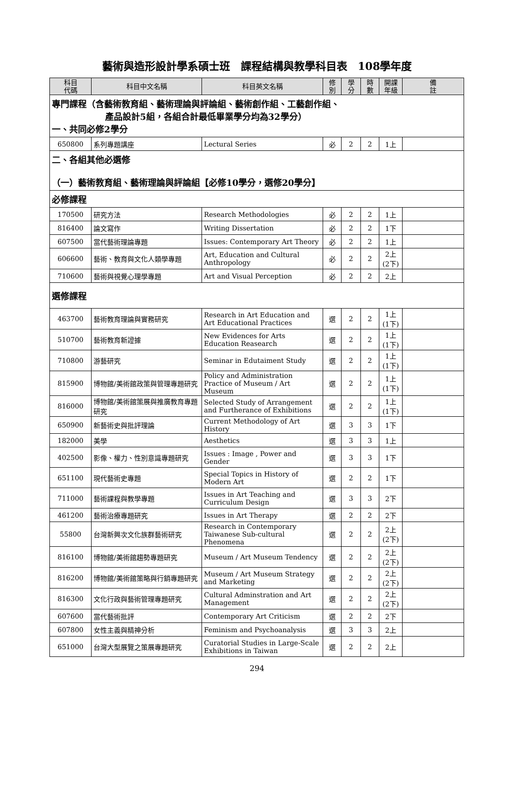藝術與造形設計學系碩士班　課程結構與教學科目表　108學年度
| 科目 代碼 | 科目中文名稱 | 科目英文名稱 | 修 別 | 學 分 | 時 數 | 開課 年級 | 備 註 |
| --- | --- | --- | --- | --- | --- | --- | --- |
| 專門課程（含藝術教育組、藝術理論與評論組、藝術創作組、工藝創作組、 產品設計5組，各組合計最低畢業學分均為32學分） 一、共同必修2學分 | | | | | | | |
| 650800 | 系列專題講座 | Lectural Series | 必 | 2 | 2 | 1上 | |
| 二、各組其他必選修 （一）藝術教育組、藝術理論與評論組【必修10學分，選修20學分】 | | | | | | | |
| 必修課程 | | | | | | | |
| 170500 | 研究方法 | Research Methodologies | 必 | 2 | 2 | 1上 | |
| 816400 | 論文寫作 | Writing Dissertation | 必 | 2 | 2 | 1下 | |
| 607500 | 當代藝術理論專題 | Issues: Contemporary Art Theory | 必 | 2 | 2 | 1上 | |
| 606600 | 藝術、教育與文化人類學專題 | Art, Education and Cultural Anthropology | 必 | 2 | 2 | 2上 (2下) | |
| 710600 | 藝術與視覺心理學專題 | Art and Visual Perception | 必 | 2 | 2 | 2上 | |
| 選修課程 | | | | | | | |
| 463700 | 藝術教育理論與實務研究 | Research in Art Education and Art Educational Practices | 選 | 2 | 2 | 1上 (1下) | |
| 510700 | 藝術教育新證據 | New Evidences for Arts Education Reasearch | 選 | 2 | 2 | 1上 (1下) | |
| 710800 | 游藝研究 | Seminar in Edutaiment Study | 選 | 2 | 2 | 1上 (1下) | |
| 815900 | 博物館/美術館政策與管理專題研究 | Policy and Administration Practice of Museum / Art Museum | 選 | 2 | 2 | 1上 (1下) | |
| 816000 | 博物館/美術館策展與推廣教育專題研究 | Selected Study of Arrangement and Furtherance of Exhibitions | 選 | 2 | 2 | 1上 (1下) | |
| 650900 | 新藝術史與批評理論 | Current Methodology of Art History | 選 | 3 | 3 | 1下 | |
| 182000 | 美學 | Aesthetics | 選 | 3 | 3 | 1上 | |
| 402500 | 影像、權力、性別意識專題研究 | Issues : Image , Power and Gender | 選 | 3 | 3 | 1下 | |
| 651100 | 現代藝術史專題 | Special Topics in History of Modern Art | 選 | 2 | 2 | 1下 | |
| 711000 | 藝術課程與教學專題 | Issues in Art Teaching and Curriculum Design | 選 | 3 | 3 | 2下 | |
| 461200 | 藝術治療專題研究 | Issues in Art Therapy | 選 | 2 | 2 | 2下 | |
| 55800 | 台灣新興次文化族群藝術研究 | Research in Contemporary Taiwanese Sub-cultural Phenomena | 選 | 2 | 2 | 2上 (2下) | |
| 816100 | 博物館/美術館趨勢專題研究 | Museum / Art Museum Tendency | 選 | 2 | 2 | 2上 (2下) | |
| 816200 | 博物館/美術館策略與行銷專題研究 | Museum / Art Museum Strategy and Marketing | 選 | 2 | 2 | 2上 (2下) | |
| 816300 | 文化行政與藝術管理專題研究 | Cultural Adminstration and Art Management | 選 | 2 | 2 | 2上 (2下) | |
| 607600 | 當代藝術批評 | Contemporary Art Criticism | 選 | 2 | 2 | 2下 | |
| 607800 | 女性主義與精神分析 | Feminism and Psychoanalysis | 選 | 3 | 3 | 2上 | |
| 651000 | 台灣大型展覽之策展專題研究 | Curatorial Studies in Large-Scale Exhibitions in Taiwan | 選 | 2 | 2 | 2上 | |
294